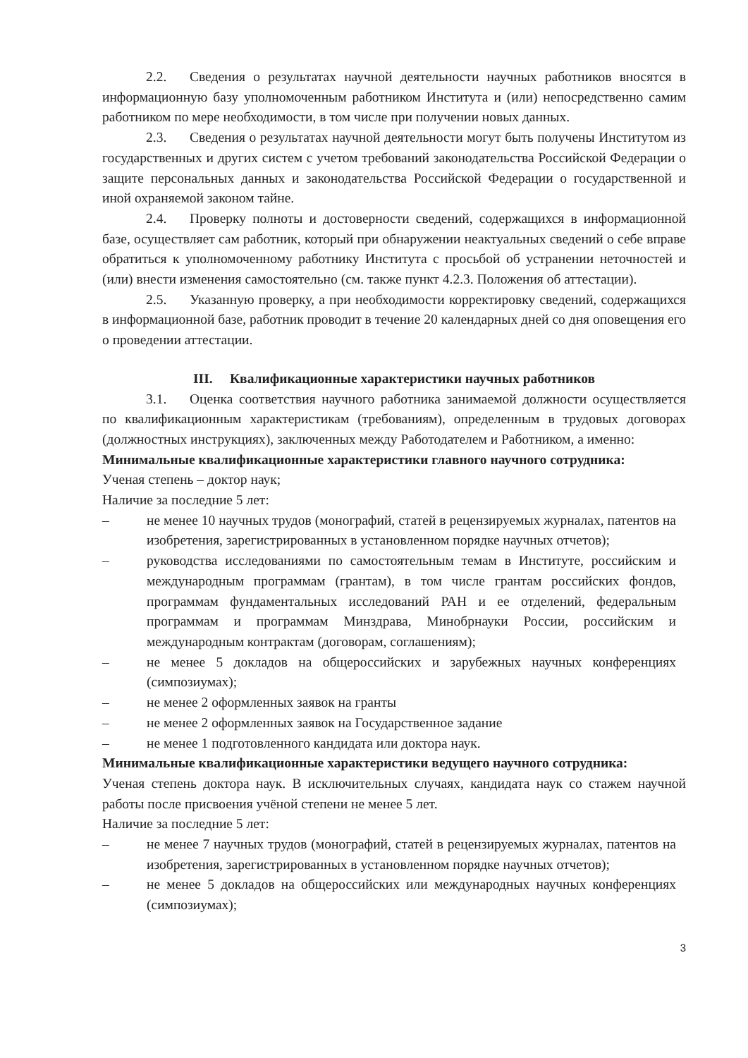2.2. Сведения о результатах научной деятельности научных работников вносятся в информационную базу уполномоченным работником Института и (или) непосредственно самим работником по мере необходимости, в том числе при получении новых данных.
2.3. Сведения о результатах научной деятельности могут быть получены Институтом из государственных и других систем с учетом требований законодательства Российской Федерации о защите персональных данных и законодательства Российской Федерации о государственной и иной охраняемой законом тайне.
2.4. Проверку полноты и достоверности сведений, содержащихся в информационной базе, осуществляет сам работник, который при обнаружении неактуальных сведений о себе вправе обратиться к уполномоченному работнику Института с просьбой об устранении неточностей и (или) внести изменения самостоятельно (см. также пункт 4.2.3. Положения об аттестации).
2.5. Указанную проверку, а при необходимости корректировку сведений, содержащихся в информационной базе, работник проводит в течение 20 календарных дней со дня оповещения его о проведении аттестации.
III. Квалификационные характеристики научных работников
3.1. Оценка соответствия научного работника занимаемой должности осуществляется по квалификационным характеристикам (требованиям), определенным в трудовых договорах (должностных инструкциях), заключенных между Работодателем и Работником, а именно:
Минимальные квалификационные характеристики главного научного сотрудника:
Ученая степень – доктор наук;
Наличие за последние 5 лет:
– не менее 10 научных трудов (монографий, статей в рецензируемых журналах, патентов на изобретения, зарегистрированных в установленном порядке научных отчетов);
– руководства исследованиями по самостоятельным темам в Институте, российским и международным программам (грантам), в том числе грантам российских фондов, программам фундаментальных исследований РАН и ее отделений, федеральным программам и программам Минздрава, Минобрнауки России, российским и международным контрактам (договорам, соглашениям);
– не менее 5 докладов на общероссийских и зарубежных научных конференциях (симпозиумах);
– не менее 2 оформленных заявок на гранты
– не менее 2 оформленных заявок на Государственное задание
– не менее 1 подготовленного кандидата или доктора наук.
Минимальные квалификационные характеристики ведущего научного сотрудника:
Ученая степень доктора наук. В исключительных случаях, кандидата наук со стажем научной работы после присвоения учёной степени не менее 5 лет.
Наличие за последние 5 лет:
– не менее 7 научных трудов (монографий, статей в рецензируемых журналах, патентов на изобретения, зарегистрированных в установленном порядке научных отчетов);
– не менее 5 докладов на общероссийских или международных научных конференциях (симпозиумах);
3